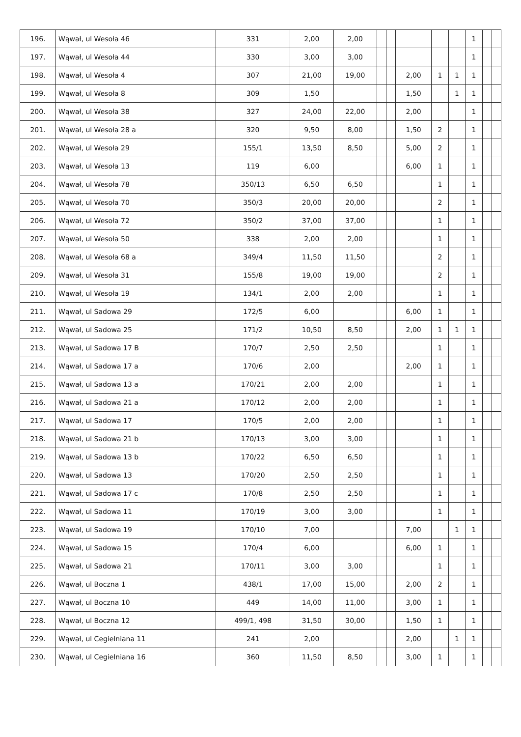| 196. | Wąwał, ul Wesoła 46 | 331 | 2,00 | 2,00 | | | | | | 1 | | |
| 197. | Wąwał, ul Wesoła 44 | 330 | 3,00 | 3,00 | | | | | | 1 | | |
| 198. | Wąwał, ul Wesoła 4 | 307 | 21,00 | 19,00 | | | 2,00 | 1 | 1 | 1 | | |
| 199. | Wąwał, ul Wesoła 8 | 309 | 1,50 | | | | 1,50 | | 1 | 1 | | |
| 200. | Wąwał, ul Wesoła 38 | 327 | 24,00 | 22,00 | | | 2,00 | | | 1 | | |
| 201. | Wąwał, ul Wesoła 28 a | 320 | 9,50 | 8,00 | | | 1,50 | 2 | | 1 | | |
| 202. | Wąwał, ul Wesoła 29 | 155/1 | 13,50 | 8,50 | | | 5,00 | 2 | | 1 | | |
| 203. | Wąwał, ul Wesoła 13 | 119 | 6,00 | | | | 6,00 | 1 | | 1 | | |
| 204. | Wąwał, ul Wesoła 78 | 350/13 | 6,50 | 6,50 | | | | 1 | | 1 | | |
| 205. | Wąwał, ul Wesoła 70 | 350/3 | 20,00 | 20,00 | | | | 2 | | 1 | | |
| 206. | Wąwał, ul Wesoła 72 | 350/2 | 37,00 | 37,00 | | | | 1 | | 1 | | |
| 207. | Wąwał, ul Wesoła 50 | 338 | 2,00 | 2,00 | | | | 1 | | 1 | | |
| 208. | Wąwał, ul Wesoła 68 a | 349/4 | 11,50 | 11,50 | | | | 2 | | 1 | | |
| 209. | Wąwał, ul Wesoła 31 | 155/8 | 19,00 | 19,00 | | | | 2 | | 1 | | |
| 210. | Wąwał, ul Wesoła 19 | 134/1 | 2,00 | 2,00 | | | | 1 | | 1 | | |
| 211. | Wąwał, ul Sadowa 29 | 172/5 | 6,00 | | | | 6,00 | 1 | | 1 | | |
| 212. | Wąwał, ul Sadowa 25 | 171/2 | 10,50 | 8,50 | | | 2,00 | 1 | 1 | 1 | | |
| 213. | Wąwał, ul Sadowa 17 B | 170/7 | 2,50 | 2,50 | | | | 1 | | 1 | | |
| 214. | Wąwał, ul Sadowa 17 a | 170/6 | 2,00 | | | | 2,00 | 1 | | 1 | | |
| 215. | Wąwał, ul Sadowa 13 a | 170/21 | 2,00 | 2,00 | | | | 1 | | 1 | | |
| 216. | Wąwał, ul Sadowa 21 a | 170/12 | 2,00 | 2,00 | | | | 1 | | 1 | | |
| 217. | Wąwał, ul Sadowa 17 | 170/5 | 2,00 | 2,00 | | | | 1 | | 1 | | |
| 218. | Wąwał, ul Sadowa 21 b | 170/13 | 3,00 | 3,00 | | | | 1 | | 1 | | |
| 219. | Wąwał, ul Sadowa 13 b | 170/22 | 6,50 | 6,50 | | | | 1 | | 1 | | |
| 220. | Wąwał, ul Sadowa 13 | 170/20 | 2,50 | 2,50 | | | | 1 | | 1 | | |
| 221. | Wąwał, ul Sadowa 17 c | 170/8 | 2,50 | 2,50 | | | | 1 | | 1 | | |
| 222. | Wąwał, ul Sadowa 11 | 170/19 | 3,00 | 3,00 | | | | 1 | | 1 | | |
| 223. | Wąwał, ul Sadowa 19 | 170/10 | 7,00 | | | | 7,00 | | 1 | 1 | | |
| 224. | Wąwał, ul Sadowa 15 | 170/4 | 6,00 | | | | 6,00 | 1 | | 1 | | |
| 225. | Wąwał, ul Sadowa 21 | 170/11 | 3,00 | 3,00 | | | | 1 | | 1 | | |
| 226. | Wąwał, ul Boczna 1 | 438/1 | 17,00 | 15,00 | | | 2,00 | 2 | | 1 | | |
| 227. | Wąwał, ul Boczna 10 | 449 | 14,00 | 11,00 | | | 3,00 | 1 | | 1 | | |
| 228. | Wąwał, ul Boczna 12 | 499/1, 498 | 31,50 | 30,00 | | | 1,50 | 1 | | 1 | | |
| 229. | Wąwał, ul Cegielniana 11 | 241 | 2,00 | | | | 2,00 | | 1 | 1 | | |
| 230. | Wąwał, ul Cegielniana 16 | 360 | 11,50 | 8,50 | | | 3,00 | 1 | | 1 | | |